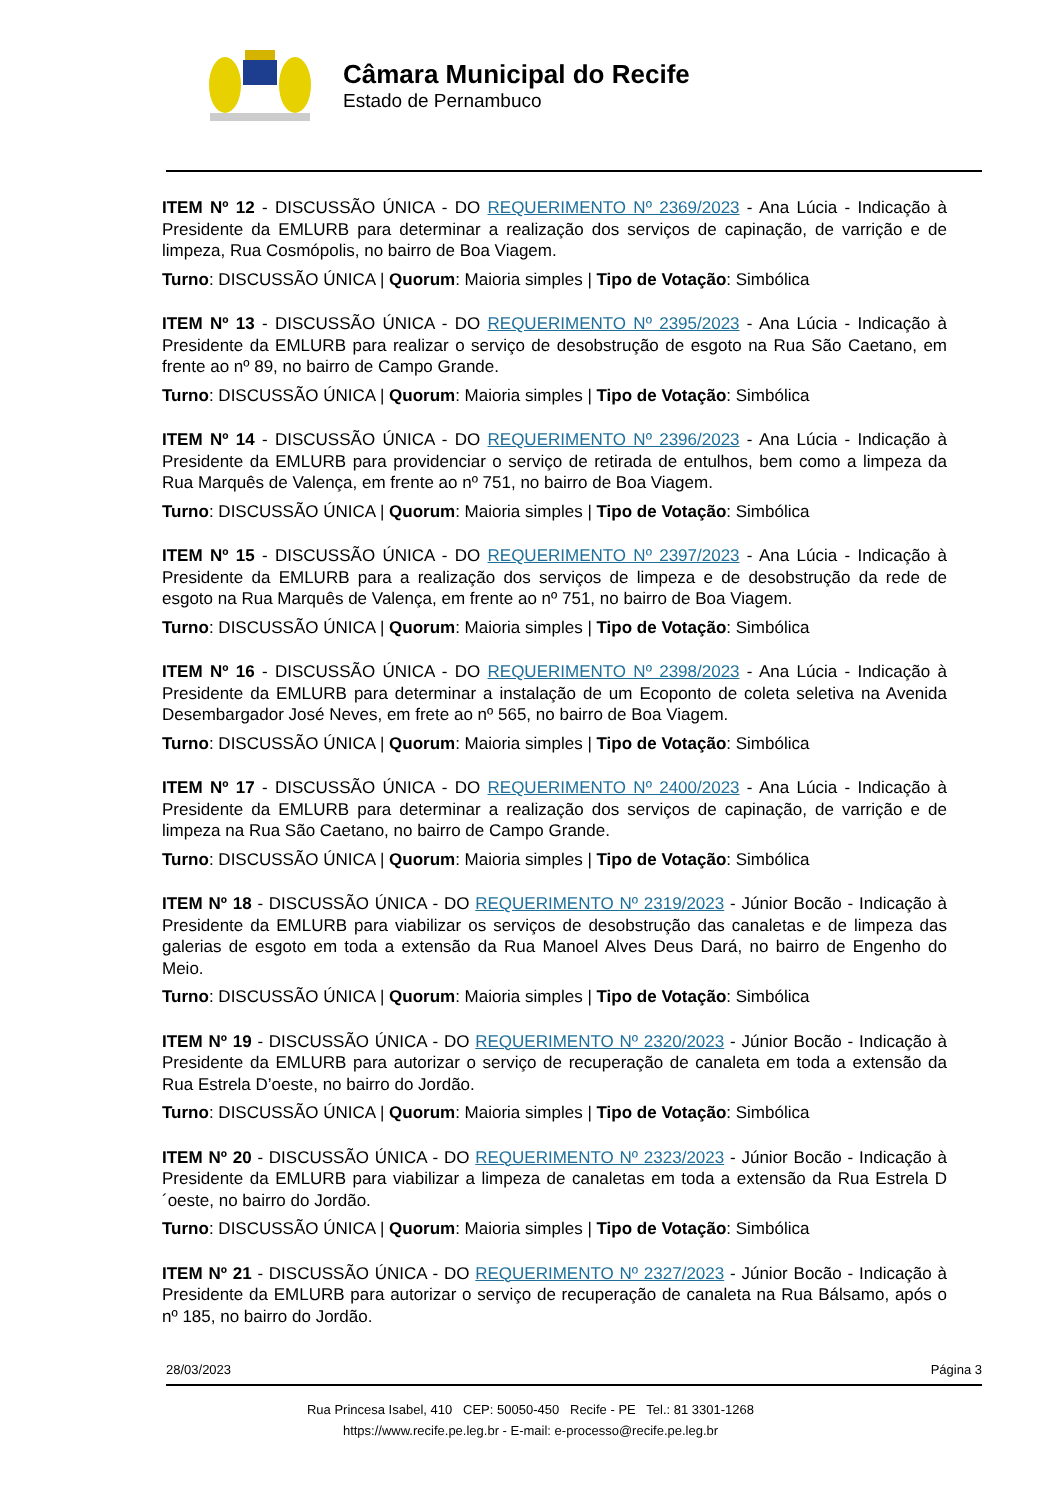Câmara Municipal do Recife
Estado de Pernambuco
ITEM Nº 12 - DISCUSSÃO ÚNICA - DO REQUERIMENTO Nº 2369/2023 - Ana Lúcia - Indicação à Presidente da EMLURB para determinar a realização dos serviços de capinação, de varrição e de limpeza, Rua Cosmópolis, no bairro de Boa Viagem.
Turno: DISCUSSÃO ÚNICA | Quorum: Maioria simples | Tipo de Votação: Simbólica
ITEM Nº 13 - DISCUSSÃO ÚNICA - DO REQUERIMENTO Nº 2395/2023 - Ana Lúcia - Indicação à Presidente da EMLURB para realizar o serviço de desobstrução de esgoto na Rua São Caetano, em frente ao nº 89, no bairro de Campo Grande.
Turno: DISCUSSÃO ÚNICA | Quorum: Maioria simples | Tipo de Votação: Simbólica
ITEM Nº 14 - DISCUSSÃO ÚNICA - DO REQUERIMENTO Nº 2396/2023 - Ana Lúcia - Indicação à Presidente da EMLURB para providenciar o serviço de retirada de entulhos, bem como a limpeza da Rua Marquês de Valença, em frente ao nº 751, no bairro de Boa Viagem.
Turno: DISCUSSÃO ÚNICA | Quorum: Maioria simples | Tipo de Votação: Simbólica
ITEM Nº 15 - DISCUSSÃO ÚNICA - DO REQUERIMENTO Nº 2397/2023 - Ana Lúcia - Indicação à Presidente da EMLURB para a realização dos serviços de limpeza e de desobstrução da rede de esgoto na Rua Marquês de Valença, em frente ao nº 751, no bairro de Boa Viagem.
Turno: DISCUSSÃO ÚNICA | Quorum: Maioria simples | Tipo de Votação: Simbólica
ITEM Nº 16 - DISCUSSÃO ÚNICA - DO REQUERIMENTO Nº 2398/2023 - Ana Lúcia - Indicação à Presidente da EMLURB para determinar a instalação de um Ecoponto de coleta seletiva na Avenida Desembargador José Neves, em frete ao nº 565, no bairro de Boa Viagem.
Turno: DISCUSSÃO ÚNICA | Quorum: Maioria simples | Tipo de Votação: Simbólica
ITEM Nº 17 - DISCUSSÃO ÚNICA - DO REQUERIMENTO Nº 2400/2023 - Ana Lúcia - Indicação à Presidente da EMLURB para determinar a realização dos serviços de capinação, de varrição e de limpeza na Rua São Caetano, no bairro de Campo Grande.
Turno: DISCUSSÃO ÚNICA | Quorum: Maioria simples | Tipo de Votação: Simbólica
ITEM Nº 18 - DISCUSSÃO ÚNICA - DO REQUERIMENTO Nº 2319/2023 - Júnior Bocão - Indicação à Presidente da EMLURB para viabilizar os serviços de desobstrução das canaletas e de limpeza das galerias de esgoto em toda a extensão da Rua Manoel Alves Deus Dará, no bairro de Engenho do Meio.
Turno: DISCUSSÃO ÚNICA | Quorum: Maioria simples | Tipo de Votação: Simbólica
ITEM Nº 19 - DISCUSSÃO ÚNICA - DO REQUERIMENTO Nº 2320/2023 - Júnior Bocão - Indicação à Presidente da EMLURB para autorizar o serviço de recuperação de canaleta em toda a extensão da Rua Estrela D’oeste, no bairro do Jordão.
Turno: DISCUSSÃO ÚNICA | Quorum: Maioria simples | Tipo de Votação: Simbólica
ITEM Nº 20 - DISCUSSÃO ÚNICA - DO REQUERIMENTO Nº 2323/2023 - Júnior Bocão - Indicação à Presidente da EMLURB para viabilizar a limpeza de canaletas em toda a extensão da Rua Estrela D´oeste, no bairro do Jordão.
Turno: DISCUSSÃO ÚNICA | Quorum: Maioria simples | Tipo de Votação: Simbólica
ITEM Nº 21 - DISCUSSÃO ÚNICA - DO REQUERIMENTO Nº 2327/2023 - Júnior Bocão - Indicação à Presidente da EMLURB para autorizar o serviço de recuperação de canaleta na Rua Bálsamo, após o nº 185, no bairro do Jordão.
28/03/2023 Página 3
Rua Princesa Isabel, 410 CEP: 50050-450 Recife - PE Tel.: 81 3301-1268
https://www.recife.pe.leg.br - E-mail: e-processo@recife.pe.leg.br